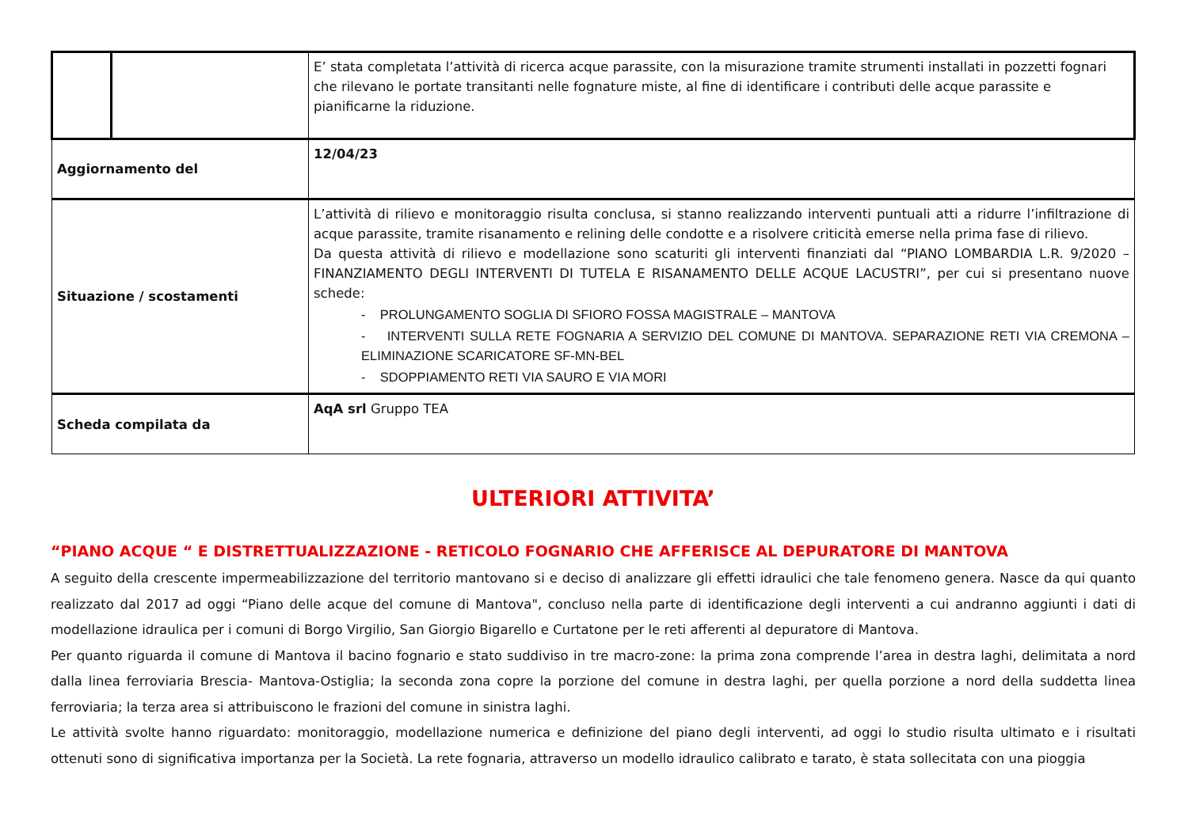| | | E’ stata completata l’attività di ricerca acque parassite, con la misurazione tramite strumenti installati in pozzetti fognari che rilevano le portate transitanti nelle fognature miste, al fine di identificare i contributi delle acque parassite e pianificarne la riduzione. |
| Aggiornamento del | | 12/04/23 |
| Situazione / scostamenti | | L’attività di rilievo e monitoraggio risulta conclusa, si stanno realizzando interventi puntuali atti a ridurre l’infiltrazione di acque parassite, tramite risanamento e relining delle condotte e a risolvere criticità emerse nella prima fase di rilievo. Da questa attività di rilievo e modellazione sono scaturiti gli interventi finanziati dal “PIANO LOMBARDIA L.R. 9/2020 – FINANZIAMENTO DEGLI INTERVENTI DI TUTELA E RISANAMENTO DELLE ACQUE LACUSTRI”, per cui si presentano nuove schede: - PROLUNGAMENTO SOGLIA DI SFIORO FOSSA MAGISTRALE – MANTOVA - INTERVENTI SULLA RETE FOGNARIA A SERVIZIO DEL COMUNE DI MANTOVA. SEPARAZIONE RETI VIA CREMONA – ELIMINAZIONE SCARICATORE SF-MN-BEL - SDOPPIAMENTO RETI VIA SAURO E VIA MORI |
| Scheda compilata da | | AqA srl Gruppo TEA |
ULTERIORI ATTIVITA’
“PIANO ACQUE “ E DISTRETTUALIZZAZIONE - RETICOLO FOGNARIO CHE AFFERISCE AL DEPURATORE DI MANTOVA
A seguito della crescente impermeabilizzazione del territorio mantovano si e deciso di analizzare gli effetti idraulici che tale fenomeno genera. Nasce da qui quanto realizzato dal 2017 ad oggi “Piano delle acque del comune di Mantova", concluso nella parte di identificazione degli interventi a cui andranno aggiunti i dati di modellazione idraulica per i comuni di Borgo Virgilio, San Giorgio Bigarello e Curtatone per le reti afferenti al depuratore di Mantova.
Per quanto riguarda il comune di Mantova il bacino fognario e stato suddiviso in tre macro-zone: la prima zona comprende l’area in destra laghi, delimitata a nord dalla linea ferroviaria Brescia- Mantova-Ostiglia; la seconda zona copre la porzione del comune in destra laghi, per quella porzione a nord della suddetta linea ferroviaria; la terza area si attribuiscono le frazioni del comune in sinistra laghi.
Le attività svolte hanno riguardato: monitoraggio, modellazione numerica e definizione del piano degli interventi, ad oggi lo studio risulta ultimato e i risultati ottenuti sono di significativa importanza per la Società. La rete fognaria, attraverso un modello idraulico calibrato e tarato, è stata sollecitata con una pioggia